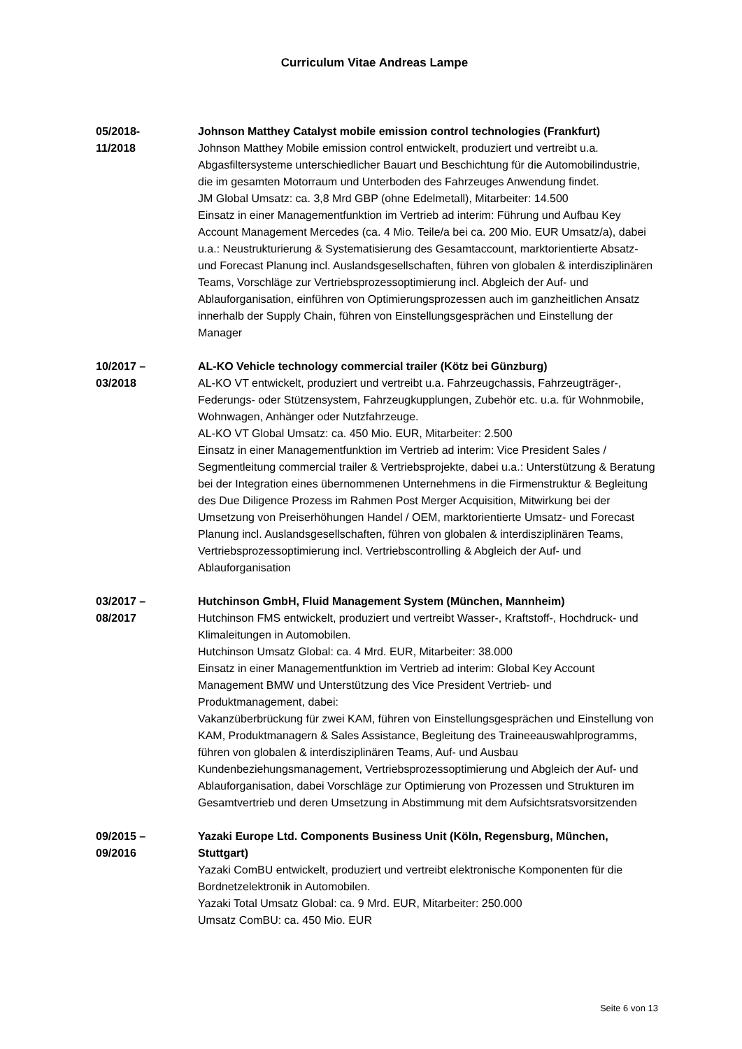Curriculum Vitae Andreas Lampe
05/2018-
11/2018
Johnson Matthey Catalyst mobile emission control technologies (Frankfurt)
Johnson Matthey Mobile emission control entwickelt, produziert und vertreibt u.a. Abgasfiltersysteme unterschiedlicher Bauart und Beschichtung für die Automobilindustrie, die im gesamten Motorraum und Unterboden des Fahrzeuges Anwendung findet.
JM Global Umsatz: ca. 3,8 Mrd GBP (ohne Edelmetall), Mitarbeiter: 14.500
Einsatz in einer Managementfunktion im Vertrieb ad interim: Führung und Aufbau Key Account Management Mercedes (ca. 4 Mio. Teile/a bei ca. 200 Mio. EUR Umsatz/a), dabei u.a.: Neustrukturierung & Systematisierung des Gesamtaccount, marktorientierte Absatz- und Forecast Planung incl. Auslandsgesellschaften, führen von globalen & interdisziplinären Teams, Vorschläge zur Vertriebsprozessoptimierung incl. Abgleich der Auf- und Ablauforganisation, einführen von Optimierungsprozessen auch im ganzheitlichen Ansatz innerhalb der Supply Chain, führen von Einstellungsgesprächen und Einstellung der Manager
10/2017 –
03/2018
AL-KO Vehicle technology commercial trailer (Kötz bei Günzburg)
AL-KO VT entwickelt, produziert und vertreibt u.a. Fahrzeugchassis, Fahrzeugträger-, Federungs- oder Stützensystem, Fahrzeugkupplungen, Zubehör etc. u.a. für Wohnmobile, Wohnwagen, Anhänger oder Nutzfahrzeuge.
AL-KO VT Global Umsatz: ca. 450 Mio. EUR, Mitarbeiter: 2.500
Einsatz in einer Managementfunktion im Vertrieb ad interim: Vice President Sales / Segmentleitung commercial trailer & Vertriebsprojekte, dabei u.a.: Unterstützung & Beratung bei der Integration eines übernommenen Unternehmens in die Firmenstruktur & Begleitung des Due Diligence Prozess im Rahmen Post Merger Acquisition, Mitwirkung bei der Umsetzung von Preiserhöhungen Handel / OEM, marktorientierte Umsatz- und Forecast Planung incl. Auslandsgesellschaften, führen von globalen & interdisziplinären Teams, Vertriebsprozessoptimierung incl. Vertriebscontrolling & Abgleich der Auf- und Ablauforganisation
03/2017 –
08/2017
Hutchinson GmbH, Fluid Management System (München, Mannheim)
Hutchinson FMS entwickelt, produziert und vertreibt Wasser-, Kraftstoff-, Hochdruck- und Klimaleitungen in Automobilen.
Hutchinson Umsatz Global: ca. 4 Mrd. EUR, Mitarbeiter: 38.000
Einsatz in einer Managementfunktion im Vertrieb ad interim: Global Key Account Management BMW und Unterstützung des Vice President Vertrieb- und Produktmanagement, dabei:
Vakanzüberbrückung für zwei KAM, führen von Einstellungsgesprächen und Einstellung von KAM, Produktmanagern & Sales Assistance, Begleitung des Traineeauswahlprogramms, führen von globalen & interdisziplinären Teams, Auf- und Ausbau Kundenbeziehungsmanagement, Vertriebsprozessoptimierung und Abgleich der Auf- und Ablauforganisation, dabei Vorschläge zur Optimierung von Prozessen und Strukturen im Gesamtvertrieb und deren Umsetzung in Abstimmung mit dem Aufsichtsratsvorsitzenden
09/2015 –
09/2016
Yazaki Europe Ltd. Components Business Unit (Köln, Regensburg, München, Stuttgart)
Yazaki ComBU entwickelt, produziert und vertreibt elektronische Komponenten für die Bordnetzelektronik in Automobilen.
Yazaki Total Umsatz Global: ca. 9 Mrd. EUR, Mitarbeiter: 250.000
Umsatz ComBU: ca. 450 Mio. EUR
Seite 6 von 13